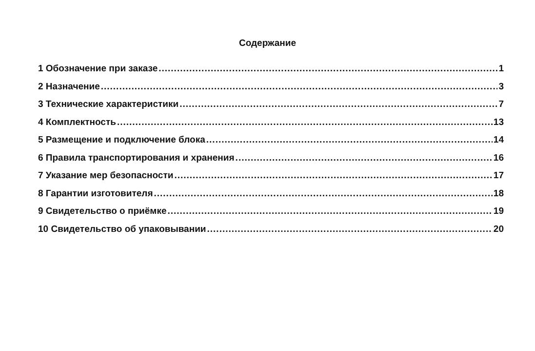Содержание
1 Обозначение при заказе 1
2 Назначение 3
3 Технические характеристики 7
4 Комплектность 13
5 Размещение и подключение блока 14
6 Правила транспортирования и хранения 16
7 Указание мер безопасности 17
8 Гарантии изготовителя 18
9 Свидетельство о приёмке 19
10 Свидетельство об упаковывании 20